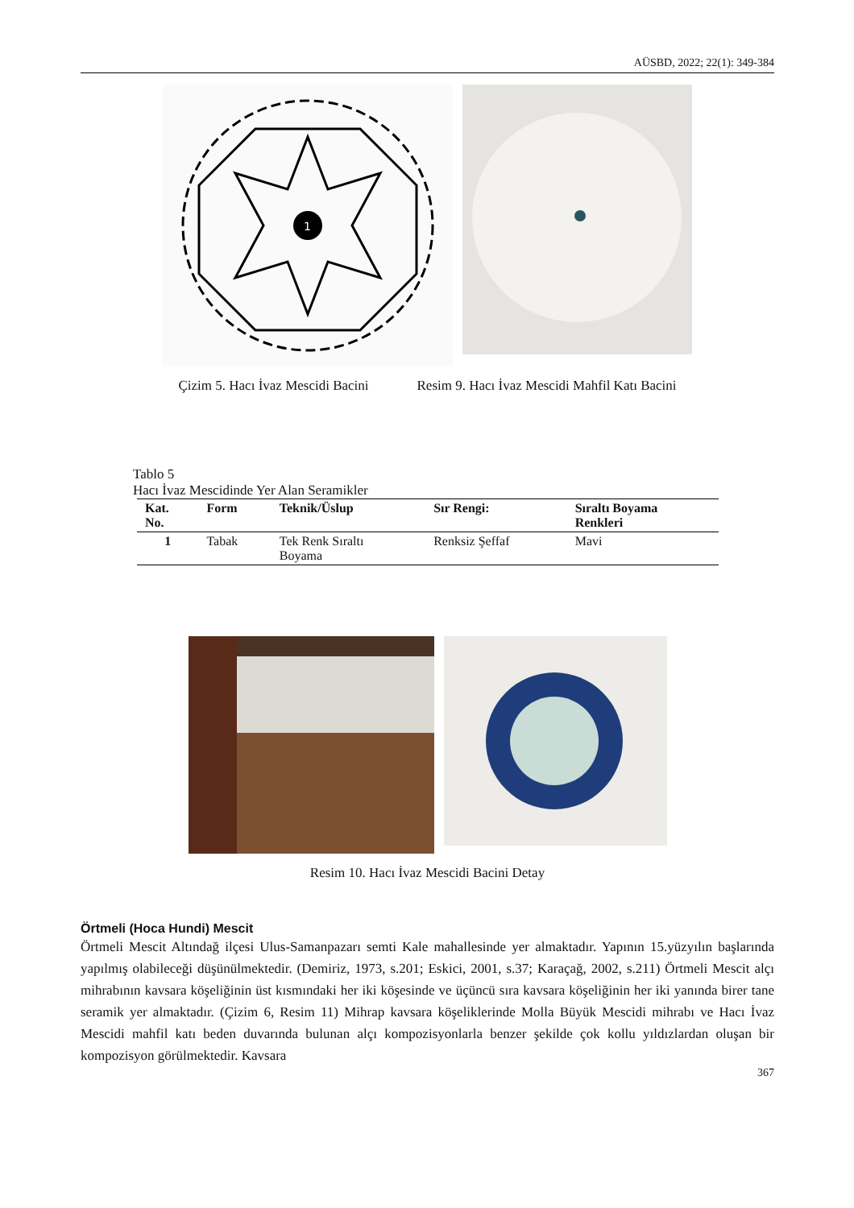AÜSBD, 2022; 22(1): 349-384
1
Çizim 5. Hacı İvaz Mescidi Bacini Resim 9. Hacı İvaz Mescidi Mahfil Katı Bacini
Tablo 5
Hacı İvaz Mescidinde Yer Alan Seramikler
| Kat. No. | Form | Teknik/Üslup | Sır Rengi: | Sıraltı Boyama Renkleri |
| --- | --- | --- | --- | --- |
| 1 | Tabak | Tek Renk Sıraltı Boyama | Renksiz Şeffaf | Mavi |
Resim 10. Hacı İvaz Mescidi Bacini Detay
Örtmeli (Hoca Hundi) Mescit
Örtmeli Mescit Altındağ ilçesi Ulus-Samanpazarı semti Kale mahallesinde yer almaktadır. Yapının 15.yüzyılın başlarında yapılmış olabileceği düşünülmektedir. (Demiriz, 1973, s.201; Eskici, 2001, s.37; Karaçağ, 2002, s.211) Örtmeli Mescit alçı mihrabının kavsara köşeliğinin üst kısmındaki her iki köşesinde ve üçüncü sıra kavsara köşeliğinin her iki yanında birer tane seramik yer almaktadır. (Çizim 6, Resim 11) Mihrap kavsara köşeliklerinde Molla Büyük Mescidi mihrabı ve Hacı İvaz Mescidi mahfil katı beden duvarında bulunan alçı kompozisyonlarla benzer şekilde çok kollu yıldızlardan oluşan bir kompozisyon görülmektedir. Kavsara
367